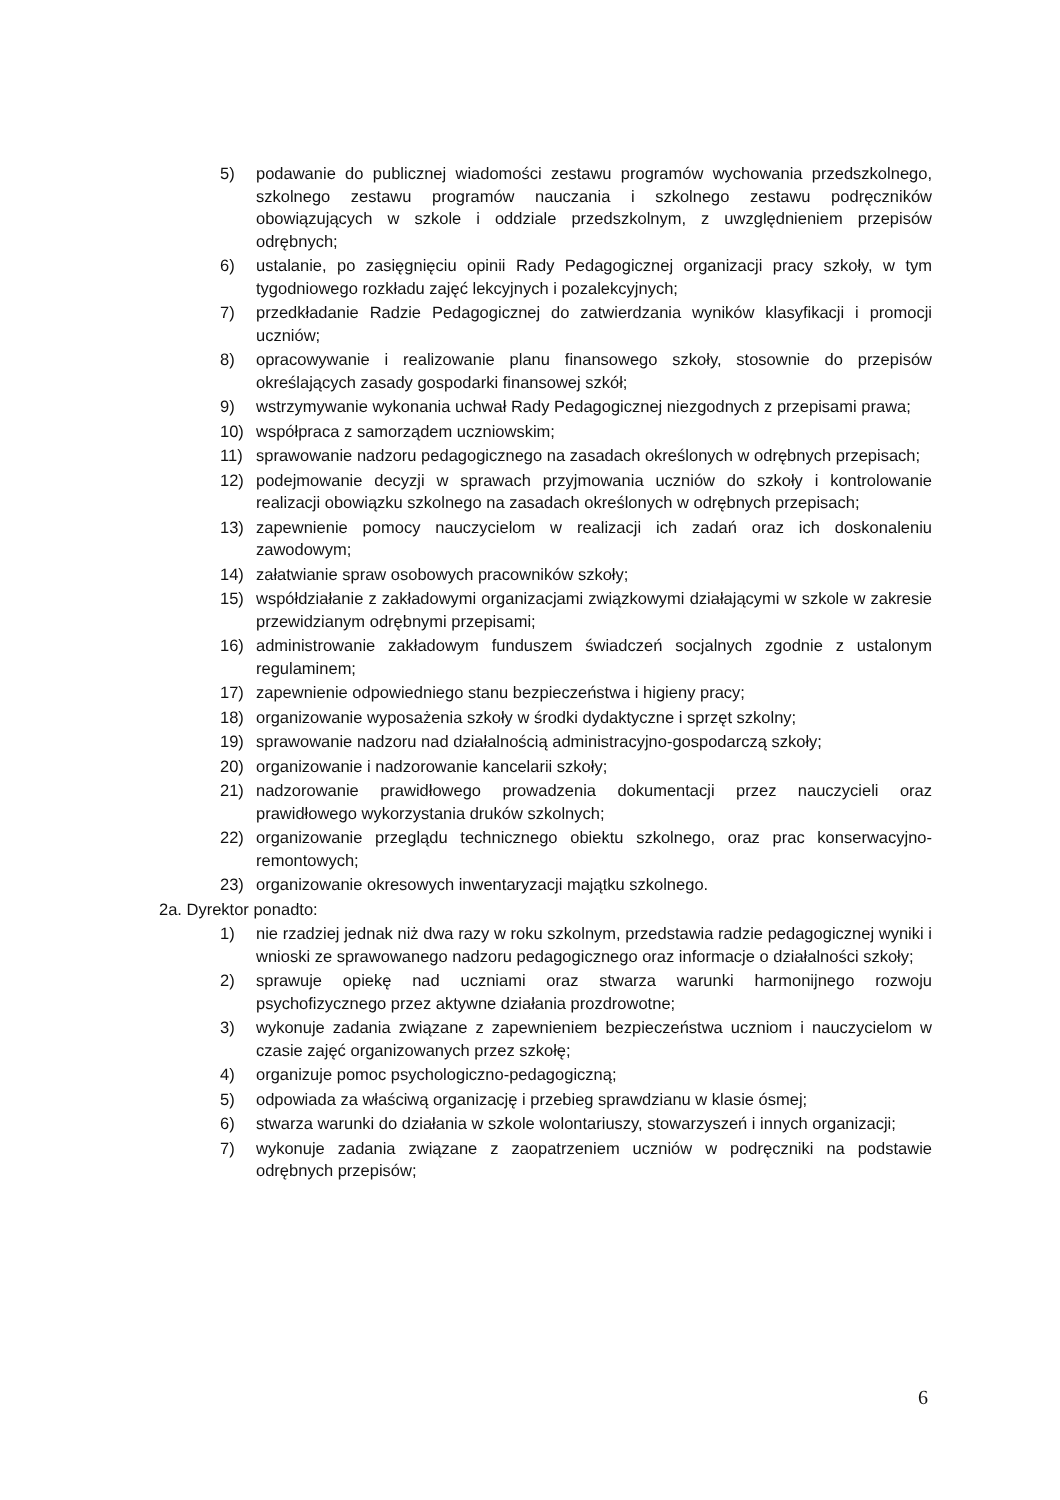5) podawanie do publicznej wiadomości zestawu programów wychowania przedszkolnego, szkolnego zestawu programów nauczania i szkolnego zestawu podręczników obowiązujących w szkole i oddziale przedszkolnym, z uwzględnieniem przepisów odrębnych;
6) ustalanie, po zasięgnięciu opinii Rady Pedagogicznej organizacji pracy szkoły, w tym tygodniowego rozkładu zajęć lekcyjnych i pozalekcyjnych;
7) przedkładanie Radzie Pedagogicznej do zatwierdzania wyników klasyfikacji i promocji uczniów;
8) opracowywanie i realizowanie planu finansowego szkoły, stosownie do przepisów określających zasady gospodarki finansowej szkół;
9) wstrzymywanie wykonania uchwał Rady Pedagogicznej niezgodnych z przepisami prawa;
10) współpraca z samorządem uczniowskim;
11) sprawowanie nadzoru pedagogicznego na zasadach określonych w odrębnych przepisach;
12) podejmowanie decyzji w sprawach przyjmowania uczniów do szkoły i kontrolowanie realizacji obowiązku szkolnego na zasadach określonych w odrębnych przepisach;
13) zapewnienie pomocy nauczycielom w realizacji ich zadań oraz ich doskonaleniu zawodowym;
14) załatwianie spraw osobowych pracowników szkoły;
15) współdziałanie z zakładowymi organizacjami związkowymi działającymi w szkole w zakresie przewidzianym odrębnymi przepisami;
16) administrowanie zakładowym funduszem świadczeń socjalnych zgodnie z ustalonym regulaminem;
17) zapewnienie odpowiedniego stanu bezpieczeństwa i higieny pracy;
18) organizowanie wyposażenia szkoły w środki dydaktyczne i sprzęt szkolny;
19) sprawowanie nadzoru nad działalnością administracyjno-gospodarczą szkoły;
20) organizowanie i nadzorowanie kancelarii szkoły;
21) nadzorowanie prawidłowego prowadzenia dokumentacji przez nauczycieli oraz prawidłowego wykorzystania druków szkolnych;
22) organizowanie przeglądu technicznego obiektu szkolnego, oraz prac konserwacyjno-remontowych;
23) organizowanie okresowych inwentaryzacji majątku szkolnego.
2a. Dyrektor ponadto:
1) nie rzadziej jednak niż dwa razy w roku szkolnym, przedstawia radzie pedagogicznej wyniki i wnioski ze sprawowanego nadzoru pedagogicznego oraz informacje o działalności szkoły;
2) sprawuje opiekę nad uczniami oraz stwarza warunki harmonijnego rozwoju psychofizycznego przez aktywne działania prozdrowotne;
3) wykonuje zadania związane z zapewnieniem bezpieczeństwa uczniom i nauczycielom w czasie zajęć organizowanych przez szkołę;
4) organizuje pomoc psychologiczno-pedagogiczną;
5) odpowiada za właściwą organizację i przebieg sprawdzianu w klasie ósmej;
6) stwarza warunki do działania w szkole wolontariuszy, stowarzyszeń i innych organizacji;
7) wykonuje zadania związane z zaopatrzeniem uczniów w podręczniki na podstawie odrębnych przepisów;
6